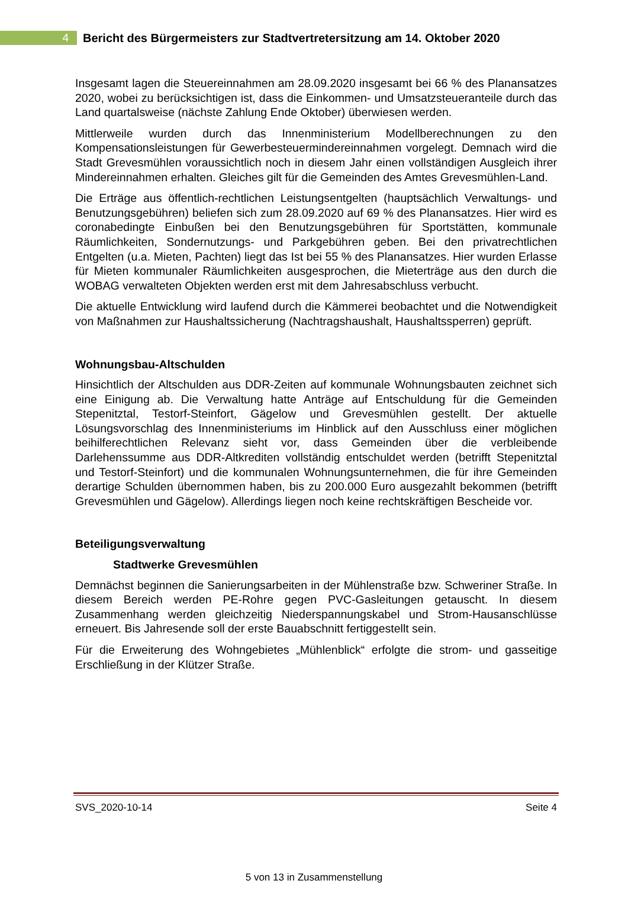4
Bericht des Bürgermeisters zur Stadtvertretersitzung am 14. Oktober 2020
Insgesamt lagen die Steuereinnahmen am 28.09.2020 insgesamt bei 66 % des Planansatzes 2020, wobei zu berücksichtigen ist, dass die Einkommen- und Umsatzsteueranteile durch das Land quartalsweise (nächste Zahlung Ende Oktober) überwiesen werden.
Mittlerweile wurden durch das Innenministerium Modellberechnungen zu den Kompensationsleistungen für Gewerbesteuermindereinnahmen vorgelegt. Demnach wird die Stadt Grevesmühlen voraussichtlich noch in diesem Jahr einen vollständigen Ausgleich ihrer Mindereinnahmen erhalten. Gleiches gilt für die Gemeinden des Amtes Grevesmühlen-Land.
Die Erträge aus öffentlich-rechtlichen Leistungsentgelten (hauptsächlich Verwaltungs- und Benutzungsgebühren) beliefen sich zum 28.09.2020 auf 69 % des Planansatzes. Hier wird es coronabedingte Einbußen bei den Benutzungsgebühren für Sportstätten, kommunale Räumlichkeiten, Sondernutzungs- und Parkgebühren geben. Bei den privatrechtlichen Entgelten (u.a. Mieten, Pachten) liegt das Ist bei 55 % des Planansatzes. Hier wurden Erlasse für Mieten kommunaler Räumlichkeiten ausgesprochen, die Mieterträge aus den durch die WOBAG verwalteten Objekten werden erst mit dem Jahresabschluss verbucht.
Die aktuelle Entwicklung wird laufend durch die Kämmerei beobachtet und die Notwendigkeit von Maßnahmen zur Haushaltssicherung (Nachtragshaushalt, Haushaltssperren) geprüft.
Wohnungsbau-Altschulden
Hinsichtlich der Altschulden aus DDR-Zeiten auf kommunale Wohnungsbauten zeichnet sich eine Einigung ab. Die Verwaltung hatte Anträge auf Entschuldung für die Gemeinden Stepenitztal, Testorf-Steinfort, Gägelow und Grevesmühlen gestellt. Der aktuelle Lösungsvorschlag des Innenministeriums im Hinblick auf den Ausschluss einer möglichen beihilferechtlichen Relevanz sieht vor, dass Gemeinden über die verbleibende Darlehenssumme aus DDR-Altkrediten vollständig entschuldet werden (betrifft Stepenitztal und Testorf-Steinfort) und die kommunalen Wohnungsunternehmen, die für ihre Gemeinden derartige Schulden übernommen haben, bis zu 200.000 Euro ausgezahlt bekommen (betrifft Grevesmühlen und Gägelow). Allerdings liegen noch keine rechtskräftigen Bescheide vor.
Beteiligungsverwaltung
Stadtwerke Grevesmühlen
Demnächst beginnen die Sanierungsarbeiten in der Mühlenstraße bzw. Schweriner Straße. In diesem Bereich werden PE-Rohre gegen PVC-Gasleitungen getauscht. In diesem Zusammenhang werden gleichzeitig Niederspannungskabel und Strom-Hausanschlüsse erneuert. Bis Jahresende soll der erste Bauabschnitt fertiggestellt sein.
Für die Erweiterung des Wohngebietes „Mühlenblick“ erfolgte die strom- und gasseitige Erschließung in der Klützer Straße.
SVS_2020-10-14 Seite 4
5 von 13 in Zusammenstellung